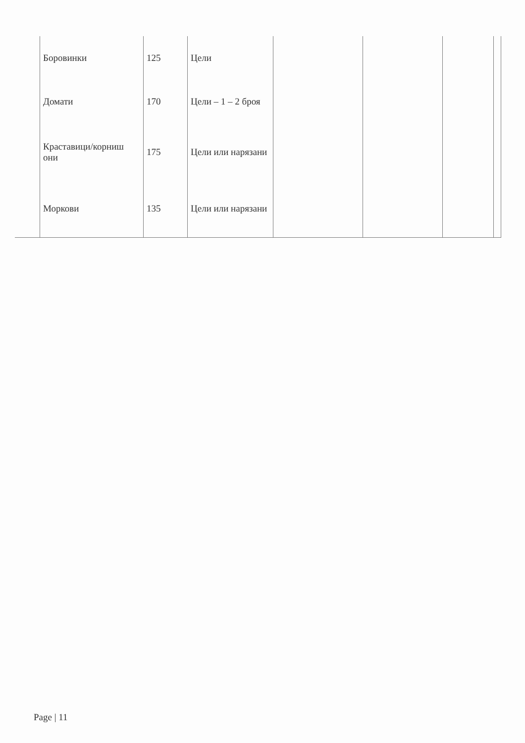| | Боровинки | 125 | Цели | | | | |
| | Домати | 170 | Цели – 1 – 2 броя | | | | |
| | Краставици/корниш они | 175 | Цели или нарязани | | | | |
| | Моркови | 135 | Цели или нарязани | | | | |
Page | 11